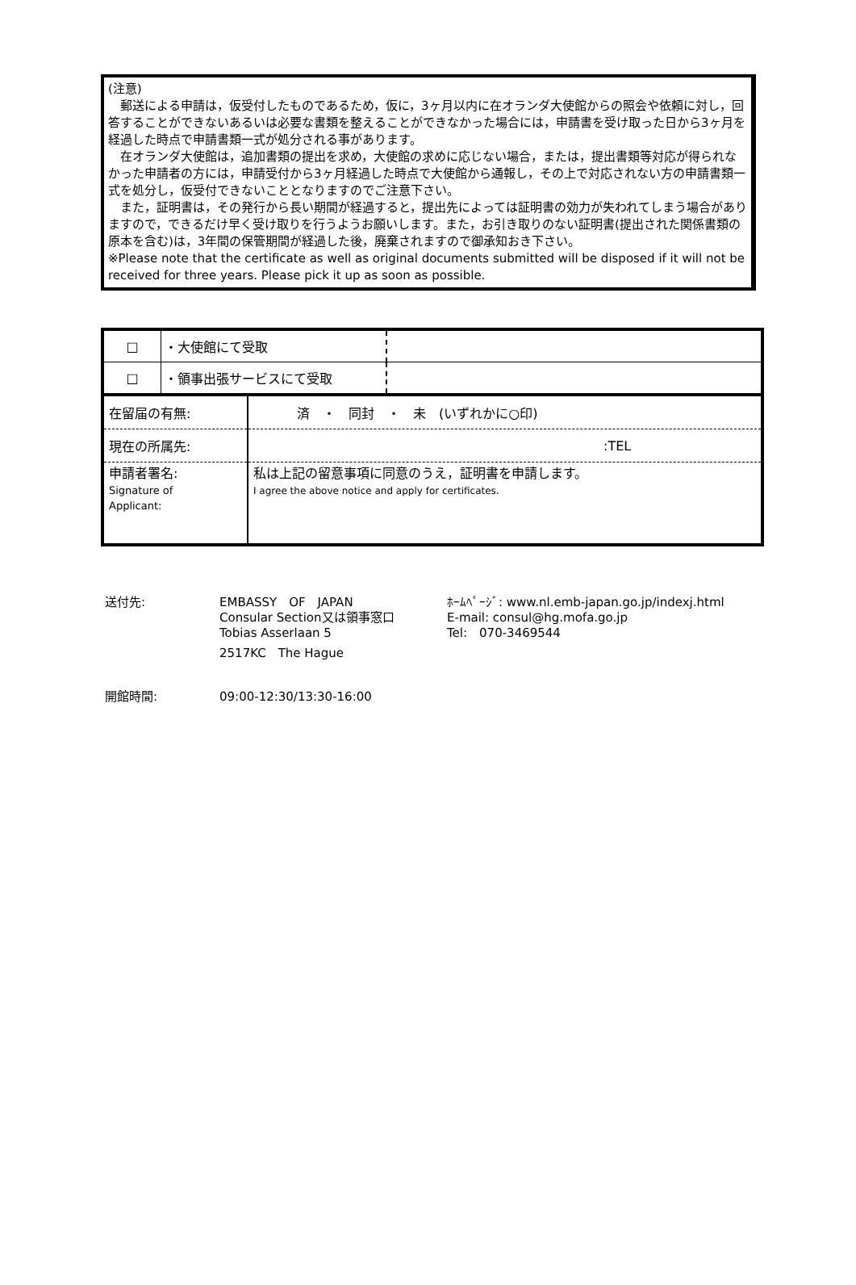(注意)
　郵送による申請は，仮受付したものであるため，仮に，3ヶ月以内に在オランダ大使館からの照会や依頼に対し，回答することができないあるいは必要な書類を整えることができなかった場合には，申請書を受け取った日から3ヶ月を経過した時点で申請書類一式が処分される事があります。
　在オランダ大使館は，追加書類の提出を求め，大使館の求めに応じない場合，または，提出書類等対応が得られなかった申請者の方には，申請受付から3ヶ月経過した時点で大使館から通報し，その上で対応されない方の申請書類一式を処分し，仮受付できないこととなりますのでご注意下さい。
　また，証明書は，その発行から長い期間が経過すると，提出先によっては証明書の効力が失われてしまう場合がありますので，できるだけ早く受け取りを行うようお願いします。また，お引き取りのない証明書(提出された関係書類の原本を含む)は，3年間の保管期間が経過した後，廃棄されますので御承知おき下さい。
※Please note that the certificate as well as original documents submitted will be disposed if it will not be received for three years. Please pick it up as soon as possible.
| □ | ・大使館にて受取 | |
| □ | ・領事出張サービスにて受取 | |
| 在留届の有無: | 済 ・ 同封 ・ 未 (いずれかに○印) |
| 現在の所属先: | :TEL |
| 申請者署名: Signature of Applicant: | 私は上記の留意事項に同意のうえ，証明書を申請します。 I agree the above notice and apply for certificates. |
送付先: EMBASSY　OF　JAPAN
Consular Section又は領事窓口
Tobias Asserlaan 5
2517KC　The Hague
ﾎｰﾑﾍﾟｰｼﾞ: www.nl.emb-japan.go.jp/indexj.html
E-mail: consul@hg.mofa.go.jp
Tel:　070-3469544
開館時間: 09:00-12:30/13:30-16:00